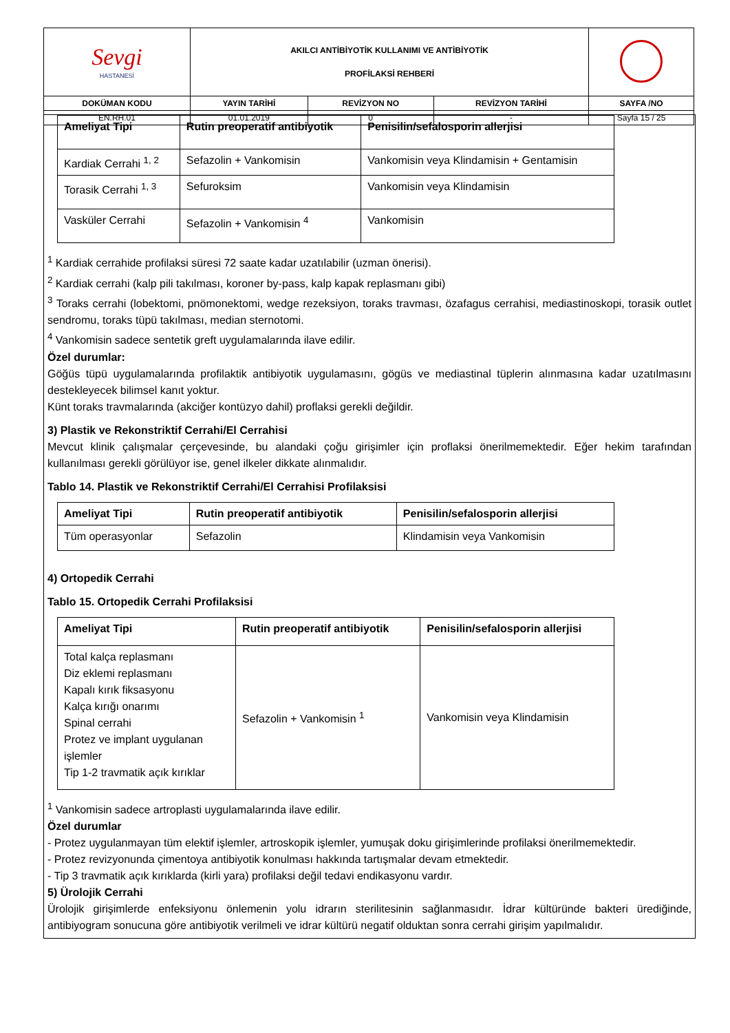| Sevgi HASTANESİ | AKILCI ANTİBİYOTİK KULLANIMI VE ANTİBİYOTİK PROFİLAKSİ REHBERİ | | | |
| DOKÜMAN KODU | YAYIN TARİHİ | REVİZYON NO | REVİZYON TARİHİ | SAYFA /NO |
| EN.RH.01 | 01.01.2019 | 0 | - | Sayfa 15 / 25 |
| Ameliyat Tipi | Rutin preoperatif antibiyotik | Penisilin/sefalosporin allerjisi |
| --- | --- | --- |
| Kardiak Cerrahi <sup>1, 2</sup> | Sefazolin + Vankomisin | Vankomisin veya Klindamisin + Gentamisin |
| Torasik Cerrahi <sup>1, 3</sup> | Sefuroksim | Vankomisin veya Klindamisin |
| Vasküler Cerrahi | Sefazolin + Vankomisin <sup>4</sup> | Vankomisin |
<sup>1</sup> Kardiak cerrahide profilaksi süresi 72 saate kadar uzatılabilir (uzman önerisi).
<sup>2</sup> Kardiak cerrahi (kalp pili takılması, koroner by-pass, kalp kapak replasmanı gibi)
<sup>3</sup> Toraks cerrahi (lobektomi, pnömonektomi, wedge rezeksiyon, toraks travması, özafagus cerrahisi, mediastinoskopi, torasik outlet sendromu, toraks tüpü takılması, median sternotomi.
<sup>4</sup> Vankomisin sadece sentetik greft uygulamalarında ilave edilir.
Özel durumlar:
Göğüs tüpü uygulamalarında profilaktik antibiyotik uygulamasını, gögüs ve mediastinal tüplerin alınmasına kadar uzatılmasını destekleyecek bilimsel kanıt yoktur.
Künt toraks travmalarında (akciğer kontüzyo dahil) proflaksi gerekli değildir.
3) Plastik ve Rekonstriktif Cerrahi/El Cerrahisi
Mevcut klinik çalışmalar çerçevesinde, bu alandaki çoğu girişimler için proflaksi önerilmemektedir. Eğer hekim tarafından kullanılması gerekli görülüyor ise, genel ilkeler dikkate alınmalıdır.
Tablo 14. Plastik ve Rekonstriktif Cerrahi/El Cerrahisi Profilaksisi
| Ameliyat Tipi | Rutin preoperatif antibiyotik | Penisilin/sefalosporin allerjisi |
| --- | --- | --- |
| Tüm operasyonlar | Sefazolin | Klindamisin veya Vankomisin |
4) Ortopedik Cerrahi
Tablo 15. Ortopedik Cerrahi Profilaksisi
| Ameliyat Tipi | Rutin preoperatif antibiyotik | Penisilin/sefalosporin allerjisi |
| --- | --- | --- |
| Total kalça replasmanı Diz eklemi replasmanı Kapalı kırık fiksasyonu Kalça kırığı onarımı Spinal cerrahi Protez ve implant uygulanan işlemler Tip 1-2 travmatik açık kırıklar | Sefazolin + Vankomisin <sup>1</sup> | Vankomisin veya Klindamisin |
<sup>1</sup> Vankomisin sadece artroplasti uygulamalarında ilave edilir.
Özel durumlar
- Protez uygulanmayan tüm elektif işlemler, artroskopik işlemler, yumuşak doku girişimlerinde profilaksi önerilmemektedir.
- Protez revizyonunda çimentoya antibiyotik konulması hakkında tartışmalar devam etmektedir.
- Tip 3 travmatik açık kırıklarda (kirli yara) profilaksi değil tedavi endikasyonu vardır.
5) Ürolojik Cerrahi
Ürolojik girişimlerde enfeksiyonu önlemenin yolu idrarın sterilitesinin sağlanmasıdır. İdrar kültüründe bakteri ürediğinde, antibiyogram sonucuna göre antibiyotik verilmeli ve idrar kültürü negatif olduktan sonra cerrahi girişim yapılmalıdır.